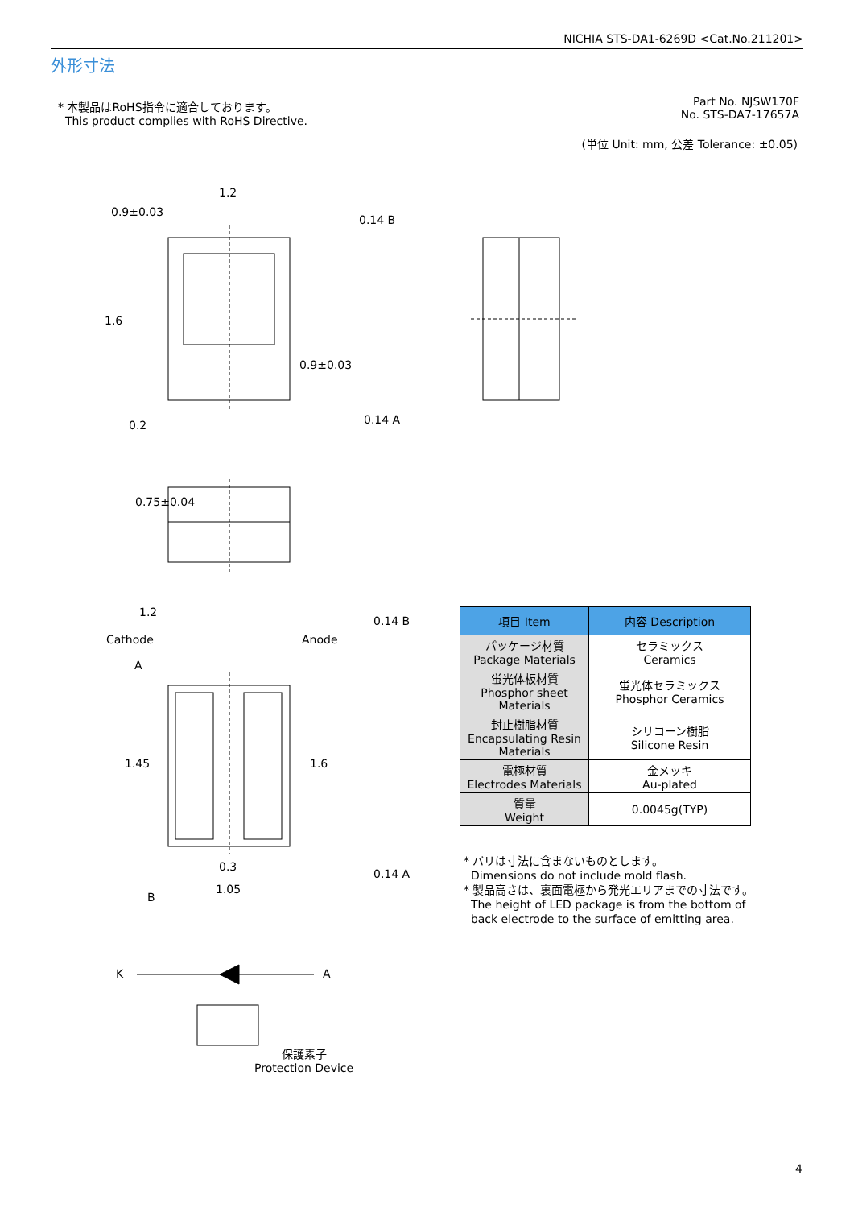NICHIA STS-DA1-6269D <Cat.No.211201>
外形寸法
* 本製品はRoHS指令に適合しております。
This product complies with RoHS Directive.
Part No. NJSW170F
No. STS-DA7-17657A
(単位 Unit: mm, 公差 Tolerance: ±0.05)
1.2
0.9±0.03
0.14 B
0.14 A
1.2
Cathode Anode
0.14 B
0.14 A
0.3
1.05
A
B
1.6
0.2
0.9±0.03
0.75±0.04
1.45 1.6
K A
保護素子
Protection Device
| 項目 Item | 内容 Description |
| --- | --- |
| パッケージ材質 Package Materials | セラミックス Ceramics |
| 蛍光体板材質 Phosphor sheet Materials | 蛍光体セラミックス Phosphor Ceramics |
| 封止樹脂材質 Encapsulating Resin Materials | シリコーン樹脂 Silicone Resin |
| 電極材質 Electrodes Materials | 金メッキ Au-plated |
| 質量 Weight | 0.0045g(TYP) |
* バリは寸法に含まないものとします。
Dimensions do not include mold flash.
* 製品高さは、裏面電極から発光エリアまでの寸法です。
The height of LED package is from the bottom of
back electrode to the surface of emitting area.
4